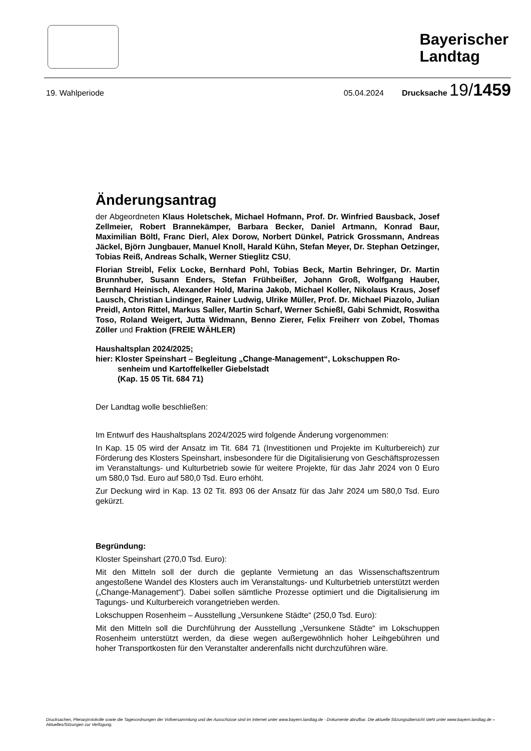Bayerischer
Landtag
19. Wahlperiode 05.04.2024 Drucksache 19/1459
Änderungsantrag
der Abgeordneten Klaus Holetschek, Michael Hofmann, Prof. Dr. Winfried Bausback, Josef Zellmeier, Robert Brannekämper, Barbara Becker, Daniel Artmann, Konrad Baur, Maximilian Böltl, Franc Dierl, Alex Dorow, Norbert Dünkel, Patrick Grossmann, Andreas Jäckel, Björn Jungbauer, Manuel Knoll, Harald Kühn, Stefan Meyer, Dr. Stephan Oetzinger, Tobias Reiß, Andreas Schalk, Werner Stieglitz CSU,
Florian Streibl, Felix Locke, Bernhard Pohl, Tobias Beck, Martin Behringer, Dr. Martin Brunnhuber, Susann Enders, Stefan Frühbeißer, Johann Groß, Wolfgang Hauber, Bernhard Heinisch, Alexander Hold, Marina Jakob, Michael Koller, Nikolaus Kraus, Josef Lausch, Christian Lindinger, Rainer Ludwig, Ulrike Müller, Prof. Dr. Michael Piazolo, Julian Preidl, Anton Rittel, Markus Saller, Martin Scharf, Werner Schießl, Gabi Schmidt, Roswitha Toso, Roland Weigert, Jutta Widmann, Benno Zierer, Felix Freiherr von Zobel, Thomas Zöller und Fraktion (FREIE WÄHLER)
Haushaltsplan 2024/2025;
hier: Kloster Speinshart – Begleitung „Change-Management“, Lokschuppen Ro-
senheim und Kartoffelkeller Giebelstadt
(Kap. 15 05 Tit. 684 71)
Der Landtag wolle beschließen:
Im Entwurf des Haushaltsplans 2024/2025 wird folgende Änderung vorgenommen:
In Kap. 15 05 wird der Ansatz im Tit. 684 71 (Investitionen und Projekte im Kulturbe­reich) zur Förderung des Klosters Speinshart, insbesondere für die Digitalisierung von Geschäftsprozessen im Veranstaltungs- und Kulturbetrieb sowie für weitere Projekte, für das Jahr 2024 von 0 Euro um 580,0 Tsd. Euro auf 580,0 Tsd. Euro erhöht.
Zur Deckung wird in Kap. 13 02 Tit. 893 06 der Ansatz für das Jahr 2024 um 580,0 Tsd. Euro gekürzt.
Begründung:
Kloster Speinshart (270,0 Tsd. Euro):
Mit den Mitteln soll der durch die geplante Vermietung an das Wissenschaftszentrum angestoßene Wandel des Klosters auch im Veranstaltungs- und Kulturbetrieb unter­stützt werden („Change-Management“). Dabei sollen sämtliche Prozesse optimiert und die Digitalisierung im Tagungs- und Kulturbereich vorangetrieben werden.
Lokschuppen Rosenheim – Ausstellung „Versunkene Städte“ (250,0 Tsd. Euro):
Mit den Mitteln soll die Durchführung der Ausstellung „Versunkene Städte“ im Lok­schuppen Rosenheim unterstützt werden, da diese wegen außergewöhnlich hoher Leihgebühren und hoher Transportkosten für den Veranstalter anderenfalls nicht durch­zuführen wäre.
Drucksachen, Plenarprotokolle sowie die Tagesordnungen der Vollversammlung und der Ausschüsse sind im Internet unter www.bayern.landtag.de - Dokumente abrufbar. Die aktuelle Sitzungsübersicht steht unter www.bayern.landtag.de – Aktuelles/Sitzungen zur Verfügung.